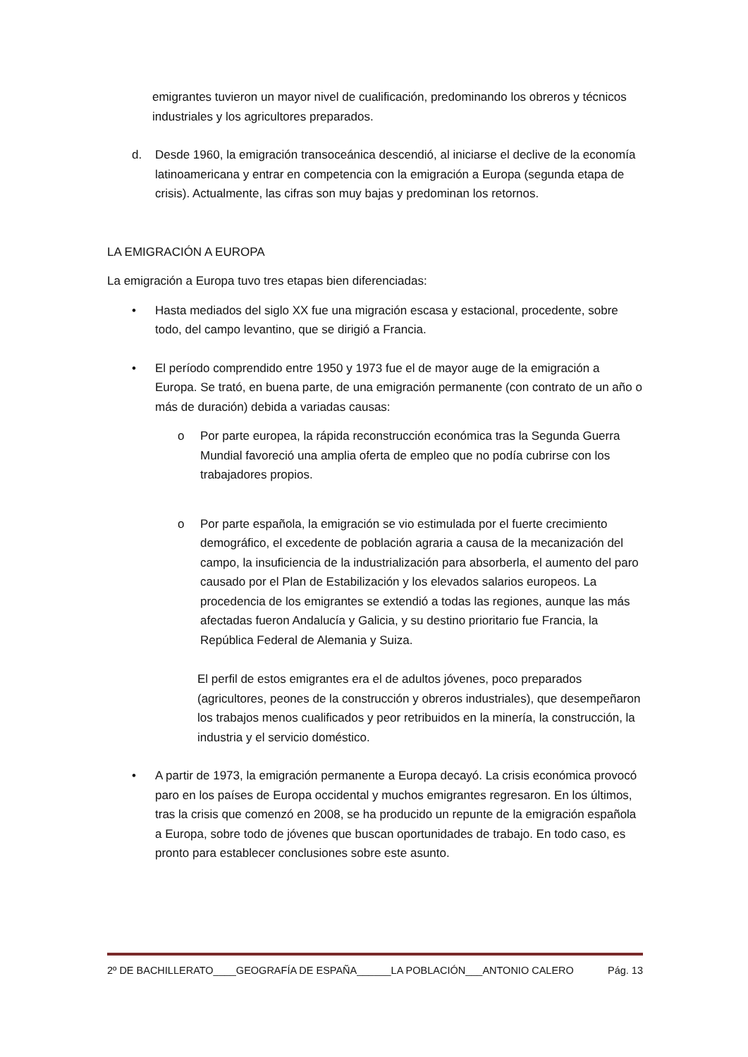emigrantes tuvieron un mayor nivel de cualificación, predominando los obreros y técnicos industriales y los agricultores preparados.
d. Desde 1960, la emigración transoceánica descendió, al iniciarse el declive de la economía latinoamericana y entrar en competencia con la emigración a Europa (segunda etapa de crisis). Actualmente, las cifras son muy bajas y predominan los retornos.
LA EMIGRACIÓN A EUROPA
La emigración a Europa tuvo tres etapas bien diferenciadas:
• Hasta mediados del siglo XX fue una migración escasa y estacional, procedente, sobre todo, del campo levantino, que se dirigió a Francia.
• El período comprendido entre 1950 y 1973 fue el de mayor auge de la emigración a Europa. Se trató, en buena parte, de una emigración permanente (con contrato de un año o más de duración) debida a variadas causas:
o Por parte europea, la rápida reconstrucción económica tras la Segunda Guerra Mundial favoreció una amplia oferta de empleo que no podía cubrirse con los trabajadores propios.
o Por parte española, la emigración se vio estimulada por el fuerte crecimiento demográfico, el excedente de población agraria a causa de la mecanización del campo, la insuficiencia de la industrialización para absorberla, el aumento del paro causado por el Plan de Estabilización y los elevados salarios europeos. La procedencia de los emigrantes se extendió a todas las regiones, aunque las más afectadas fueron Andalucía y Galicia, y su destino prioritario fue Francia, la República Federal de Alemania y Suiza.
El perfil de estos emigrantes era el de adultos jóvenes, poco preparados (agricultores, peones de la construcción y obreros industriales), que desempeñaron los trabajos menos cualificados y peor retribuidos en la minería, la construcción, la industria y el servicio doméstico.
• A partir de 1973, la emigración permanente a Europa decayó. La crisis económica provocó paro en los países de Europa occidental y muchos emigrantes regresaron. En los últimos, tras la crisis que comenzó en 2008, se ha producido un repunte de la emigración española a Europa, sobre todo de jóvenes que buscan oportunidades de trabajo. En todo caso, es pronto para establecer conclusiones sobre este asunto.
2º DE BACHILLERATO____GEOGRAFÍA DE ESPAÑA______LA POBLACIÓN___ANTONIO CALERO Pág. 13